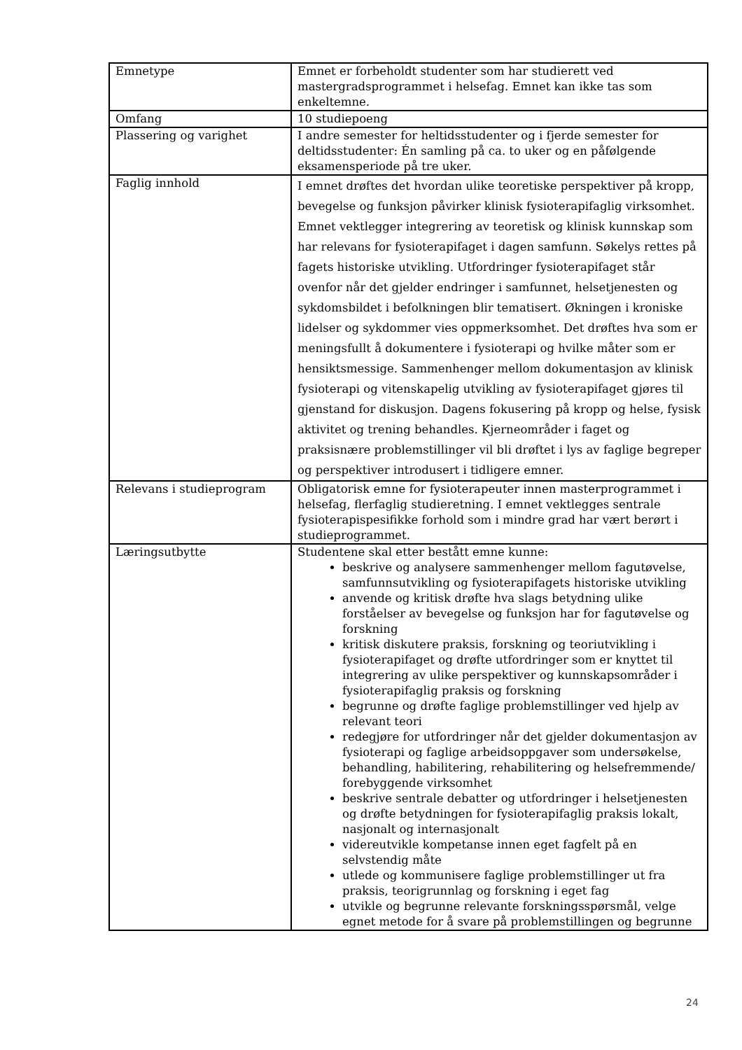| Emnetype | Emnet er forbeholdt studenter som har studierett ved mastergradsprogrammet i helsefag. Emnet kan ikke tas som enkeltemne. |
| Omfang | 10 studiepoeng |
| Plassering og varighet | I andre semester for heltidsstudenter og i fjerde semester for deltidsstudenter: Én samling på ca. to uker og en påfølgende eksamensperiode på tre uker. |
| Faglig innhold | I emnet drøftes det hvordan ulike teoretiske perspektiver på kropp, bevegelse og funksjon påvirker klinisk fysioterapifaglig virksomhet. Emnet vektlegger integrering av teoretisk og klinisk kunnskap som har relevans for fysioterapifaget i dagen samfunn. Søkelys rettes på fagets historiske utvikling. Utfordringer fysioterapifaget står ovenfor når det gjelder endringer i samfunnet, helsetjenesten og sykdomsbildet i befolkningen blir tematisert. Økningen i kroniske lidelser og sykdommer vies oppmerksomhet. Det drøftes hva som er meningsfullt å dokumentere i fysioterapi og hvilke måter som er hensiktsmessige. Sammenhenger mellom dokumentasjon av klinisk fysioterapi og vitenskapelig utvikling av fysioterapifaget gjøres til gjenstand for diskusjon. Dagens fokusering på kropp og helse, fysisk aktivitet og trening behandles. Kjerneområder i faget og praksisnære problemstillinger vil bli drøftet i lys av faglige begreper og perspektiver introdusert i tidligere emner. |
| Relevans i studieprogram | Obligatorisk emne for fysioterapeuter innen masterprogrammet i helsefag, flerfaglig studieretning. I emnet vektlegges sentrale fysioterapispesifikke forhold som i mindre grad har vært berørt i studieprogrammet. |
| Læringsutbytte | Studentene skal etter bestått emne kunne: beskrive og analysere sammenhenger mellom fagutøvelse, samfunnsutvikling og fysioterapifagets historiske utvikling anvende og kritisk drøfte hva slags betydning ulike forståelser av bevegelse og funksjon har for fagutøvelse og forskning kritisk diskutere praksis, forskning og teoriutvikling i fysioterapifaget og drøfte utfordringer som er knyttet til integrering av ulike perspektiver og kunnskapsområder i fysioterapifaglig praksis og forskning begrunne og drøfte faglige problemstillinger ved hjelp av relevant teori redegjøre for utfordringer når det gjelder dokumentasjon av fysioterapi og faglige arbeidsoppgaver som undersøkelse, behandling, habilitering, rehabilitering og helsefremmende/ forebyggende virksomhet beskrive sentrale debatter og utfordringer i helsetjenesten og drøfte betydningen for fysioterapifaglig praksis lokalt, nasjonalt og internasjonalt videreutvikle kompetanse innen eget fagfelt på en selvstendig måte utlede og kommunisere faglige problemstillinger ut fra praksis, teorigrunnlag og forskning i eget fag utvikle og begrunne relevante forskningsspørsmål, velge egnet metode for å svare på problemstillingen og begrunne |
24